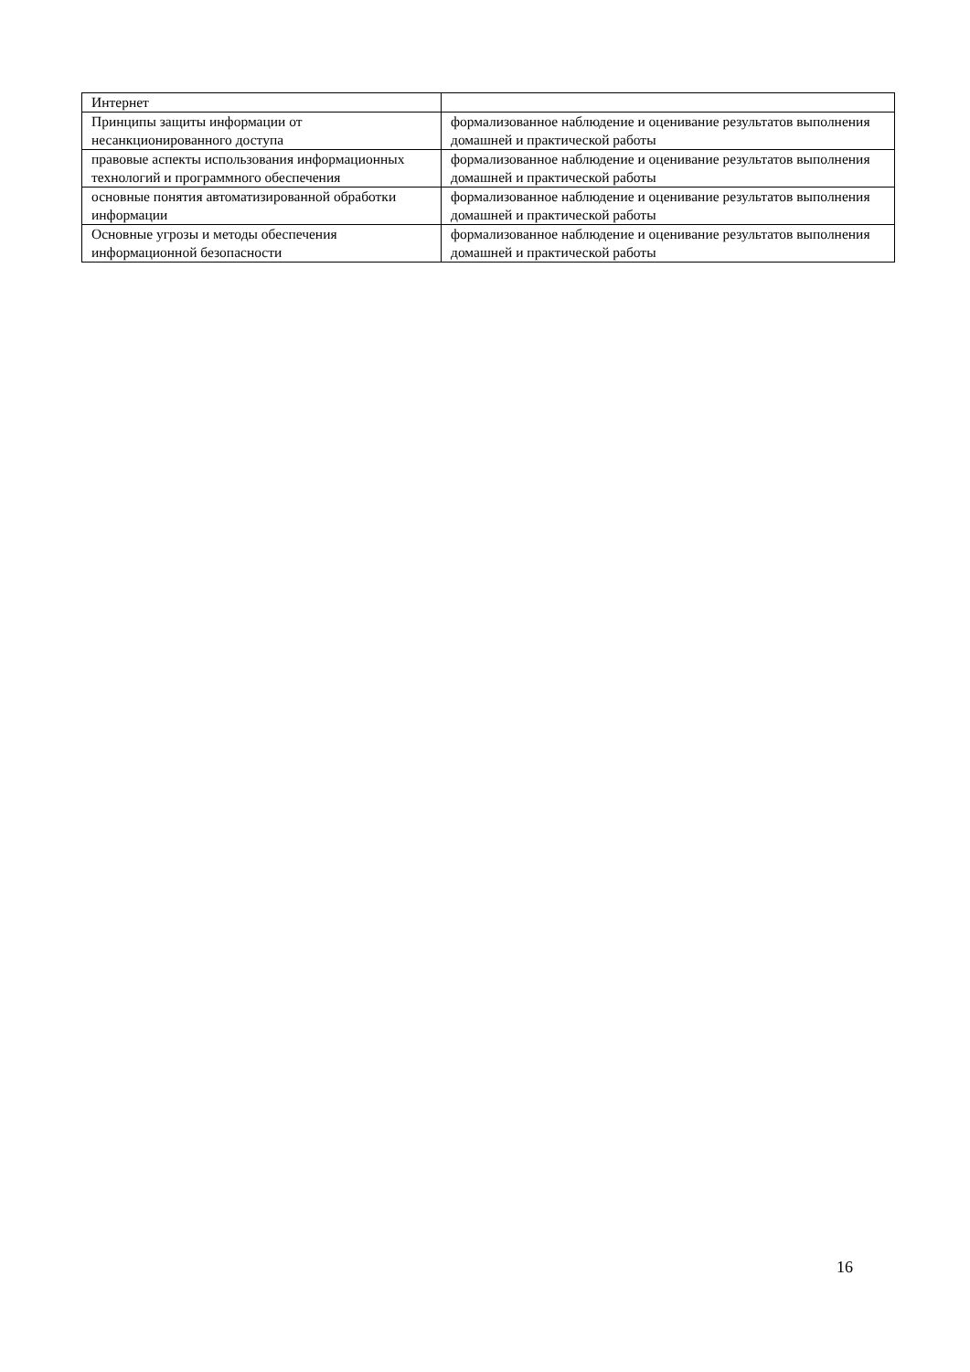| Интернет | |
| Принципы защиты информации от несанкционированного доступа | формализованное наблюдение и оценивание результатов выполнения домашней и практической работы |
| правовые аспекты использования информационных технологий и программного обеспечения | формализованное наблюдение и оценивание результатов выполнения домашней и практической работы |
| основные понятия автоматизированной обработки информации | формализованное наблюдение и оценивание результатов выполнения домашней и практической работы |
| Основные угрозы и методы обеспечения информационной безопасности | формализованное наблюдение и оценивание результатов выполнения домашней и практической работы |
16